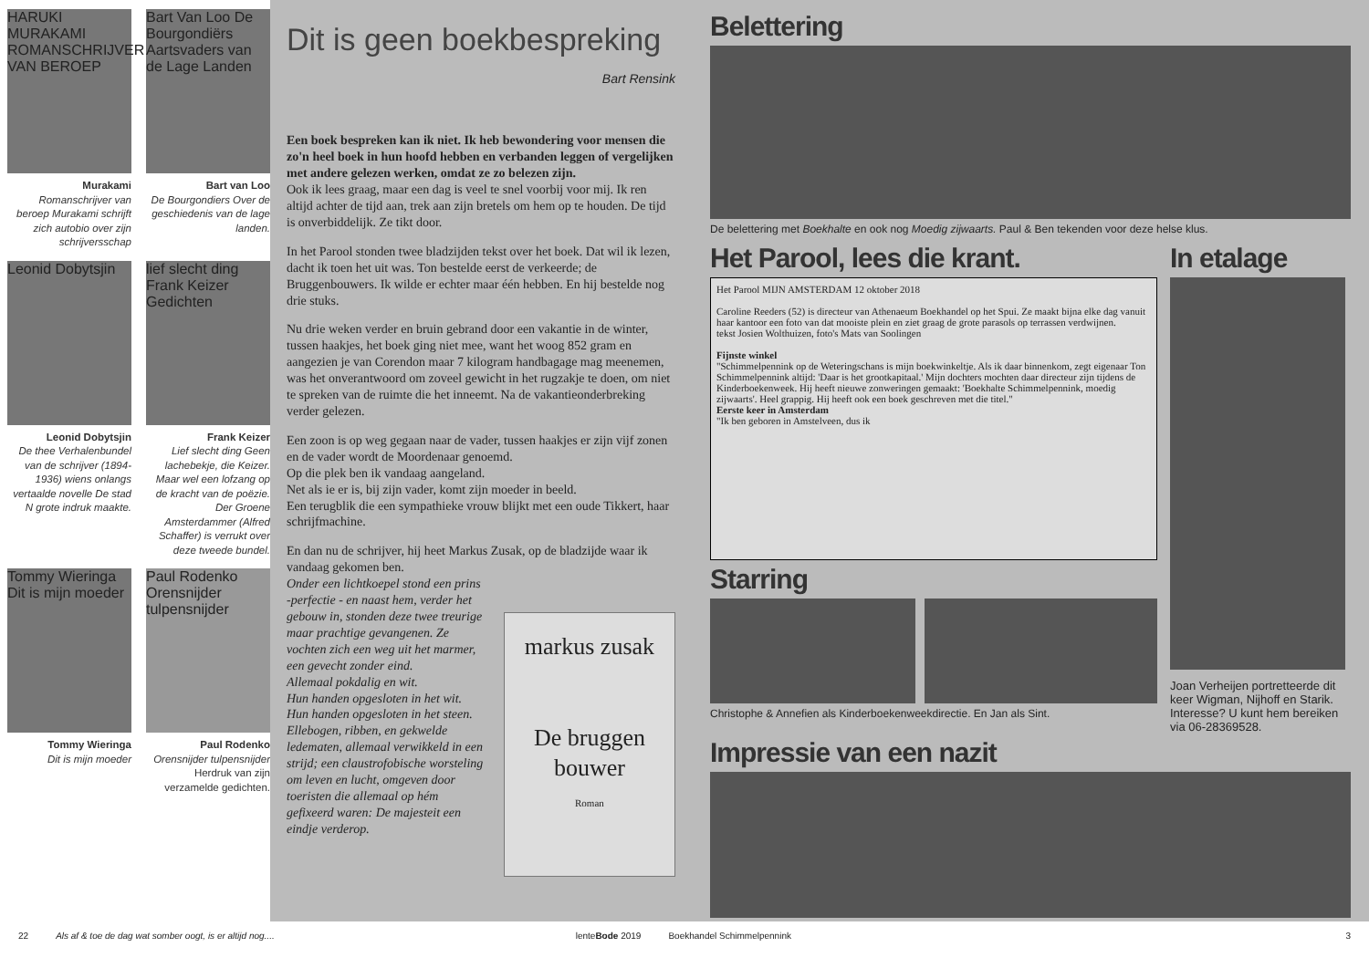HARUKI MURAKAMI ROMANSCHRIJVER VAN BEROEP
Murakami
Romanschrijver van beroep Murakami schrijft zich autobio over zijn schrijversschap
Bart Van Loo De Bourgondiërs Aartsvaders van de Lage Landen
Bart van Loo
De Bourgondiers Over de geschiedenis van de lage landen.
Leonid Dobytsjin
Leonid Dobytsjin
De thee Verhalenbundel van de schrijver (1894-1936) wiens onlangs vertaalde novelle De stad N grote indruk maakte.
lief slecht ding Frank Keizer Gedichten
Frank Keizer
Lief slecht ding Geen lachebekje, die Keizer. Maar wel een lofzang op de kracht van de poëzie. Der Groene Amsterdammer (Alfred Schaffer) is verrukt over deze tweede bundel.
Tommy Wieringa Dit is mijn moeder
Tommy Wieringa
Dit is mijn moeder
Paul Rodenko Orensnijder tulpensnijder
Paul Rodenko
Orensnijder tulpensnijder Herdruk van zijn verzamelde gedichten.
Dit is geen boekbespreking
Bart Rensink
Een boek bespreken kan ik niet. Ik heb bewondering voor mensen die zo'n heel boek in hun hoofd hebben en verbanden leggen of vergelijken met andere gelezen werken, omdat ze zo belezen zijn.
Ook ik lees graag, maar een dag is veel te snel voorbij voor mij. Ik ren altijd achter de tijd aan, trek aan zijn bretels om hem op te houden. De tijd is onverbiddelijk. Ze tikt door.
In het Parool stonden twee bladzijden tekst over het boek. Dat wil ik lezen, dacht ik toen het uit was. Ton bestelde eerst de verkeerde; de Bruggenbouwers. Ik wilde er echter maar één hebben. En hij bestelde nog drie stuks.
Nu drie weken verder en bruin gebrand door een vakantie in de winter, tussen haakjes, het boek ging niet mee, want het woog 852 gram en aangezien je van Corendon maar 7 kilogram handbagage mag meenemen, was het onverantwoord om zoveel gewicht in het rugzakje te doen, om niet te spreken van de ruimte die het inneemt. Na de vakantieonderbreking verder gelezen.
Een zoon is op weg gegaan naar de vader, tussen haakjes er zijn vijf zonen en de vader wordt de Moordenaar genoemd.
Op die plek ben ik vandaag aangeland.
Net als ie er is, bij zijn vader, komt zijn moeder in beeld.
Een terugblik die een sympathieke vrouw blijkt met een oude Tikkert, haar schrijfmachine.
En dan nu de schrijver, hij heet Markus Zusak, op de bladzijde waar ik vandaag gekomen ben.
Onder een lichtkoepel stond een prins -perfectie - en naast hem, verder het gebouw in, stonden deze twee treurige maar prachtige gevangenen. Ze vochten zich een weg uit het marmer, een gevecht zonder eind.
Allemaal pokdalig en wit.
Hun handen opgesloten in het wit.
Hun handen opgesloten in het steen.
Ellebogen, ribben, en gekwelde ledematen, allemaal verwikkeld in een strijd; een claustrofobische worsteling om leven en lucht, omgeven door toeristen die allemaal op hém gefixeerd waren: De majesteit een eindje verderop.
markus zusak
De bruggen bouwer
Roman
Belettering
De belettering met Boekhalte en ook nog Moedig zijwaarts. Paul & Ben tekenden voor deze helse klus.
Het Parool, lees die krant.
Het Parool MIJN AMSTERDAM 12 oktober 2018
Caroline Reeders (52) is directeur van Athenaeum Boekhandel op het Spui. Ze maakt bijna elke dag vanuit haar kantoor een foto van dat mooiste plein en ziet graag de grote parasols op terrassen verdwijnen.
tekst Josien Wolthuizen, foto's Mats van Soolingen
Fijnste winkel
"Schimmelpennink op de Weteringschans is mijn boekwinkeltje. Als ik daar binnenkom, zegt eigenaar Ton Schimmelpennink altijd: 'Daar is het grootkapitaal.' Mijn dochters mochten daar directeur zijn tijdens de Kinderboekenweek. Hij heeft nieuwe zonweringen gemaakt: 'Boekhalte Schimmelpennink, moedig zijwaarts'. Heel grappig. Hij heeft ook een boek geschreven met die titel."
Eerste keer in Amsterdam
"Ik ben geboren in Amstelveen, dus ik
Starring
Christophe & Annefien als Kinderboekenweekdirectie. En Jan als Sint.
In etalage
Joan Verheijen portretteerde dit keer Wigman, Nijhoff en Starik. Interesse? U kunt hem bereiken via 06-28369528.
Impressie van een nazit
22 Als af & toe de dag wat somber oogt, is er altijd nog.... lenteBode 2019 Boekhandel Schimmelpennink 3